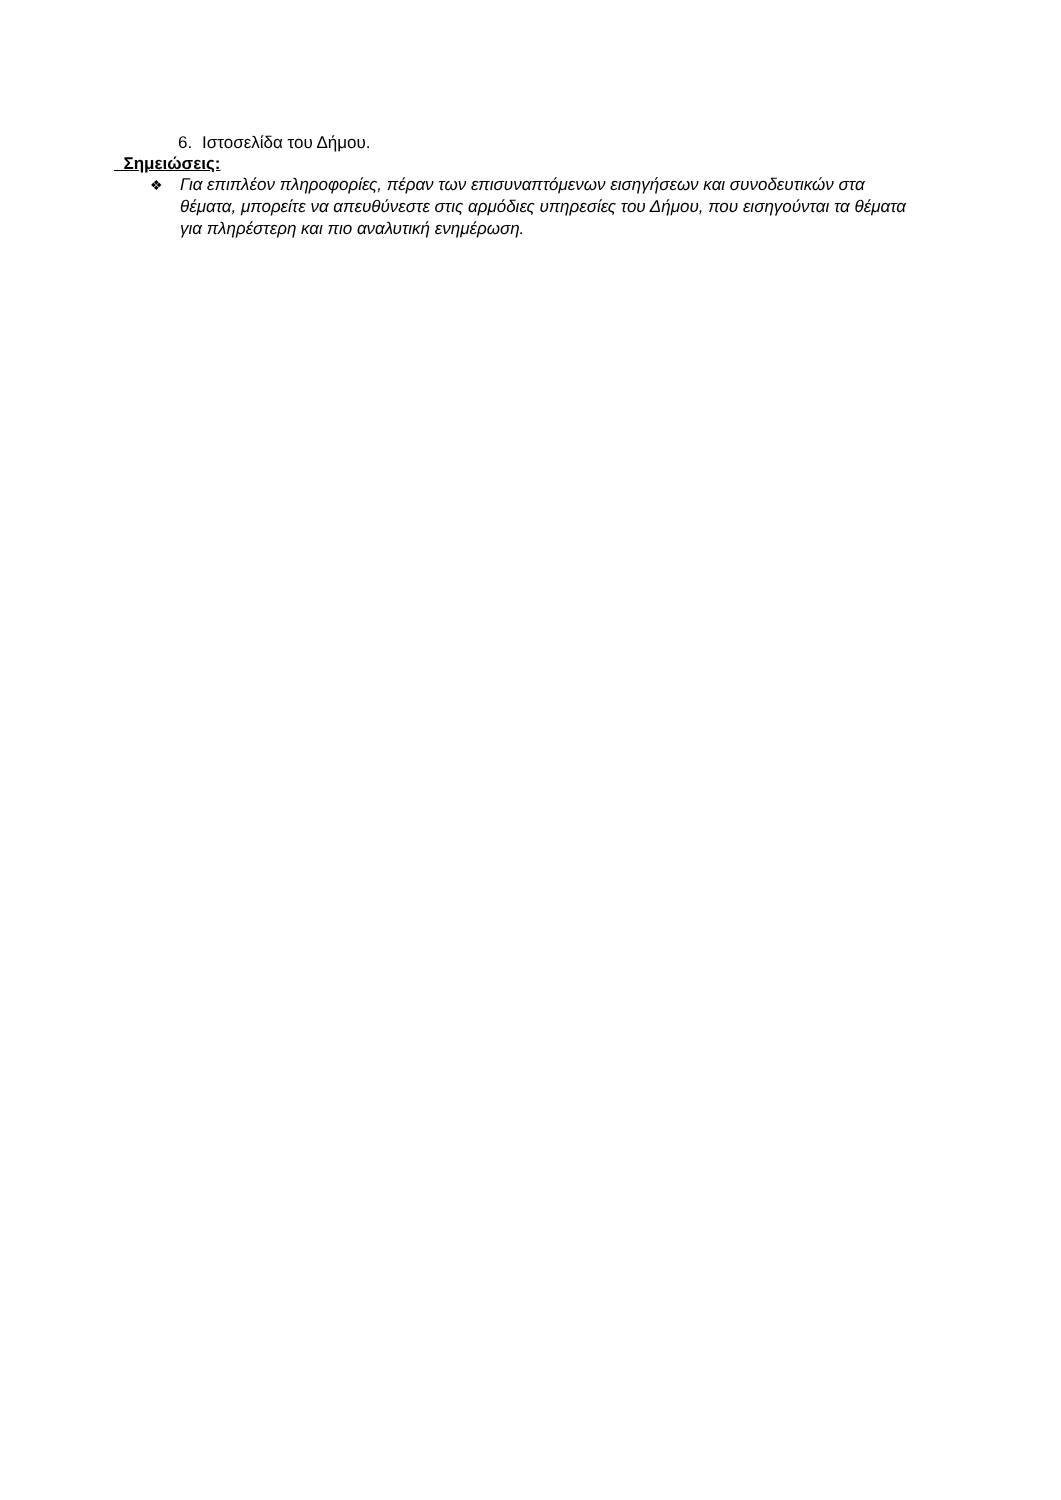6. Ιστοσελίδα του Δήμου.
Σημειώσεις:
❖
Για επιπλέον πληροφορίες, πέραν των επισυναπτόμενων εισηγήσεων και συνοδευτικών στα θέματα, μπορείτε να απευθύνεστε στις αρμόδιες υπηρεσίες του Δήμου, που εισηγούνται τα θέματα για πληρέστερη και πιο αναλυτική ενημέρωση.